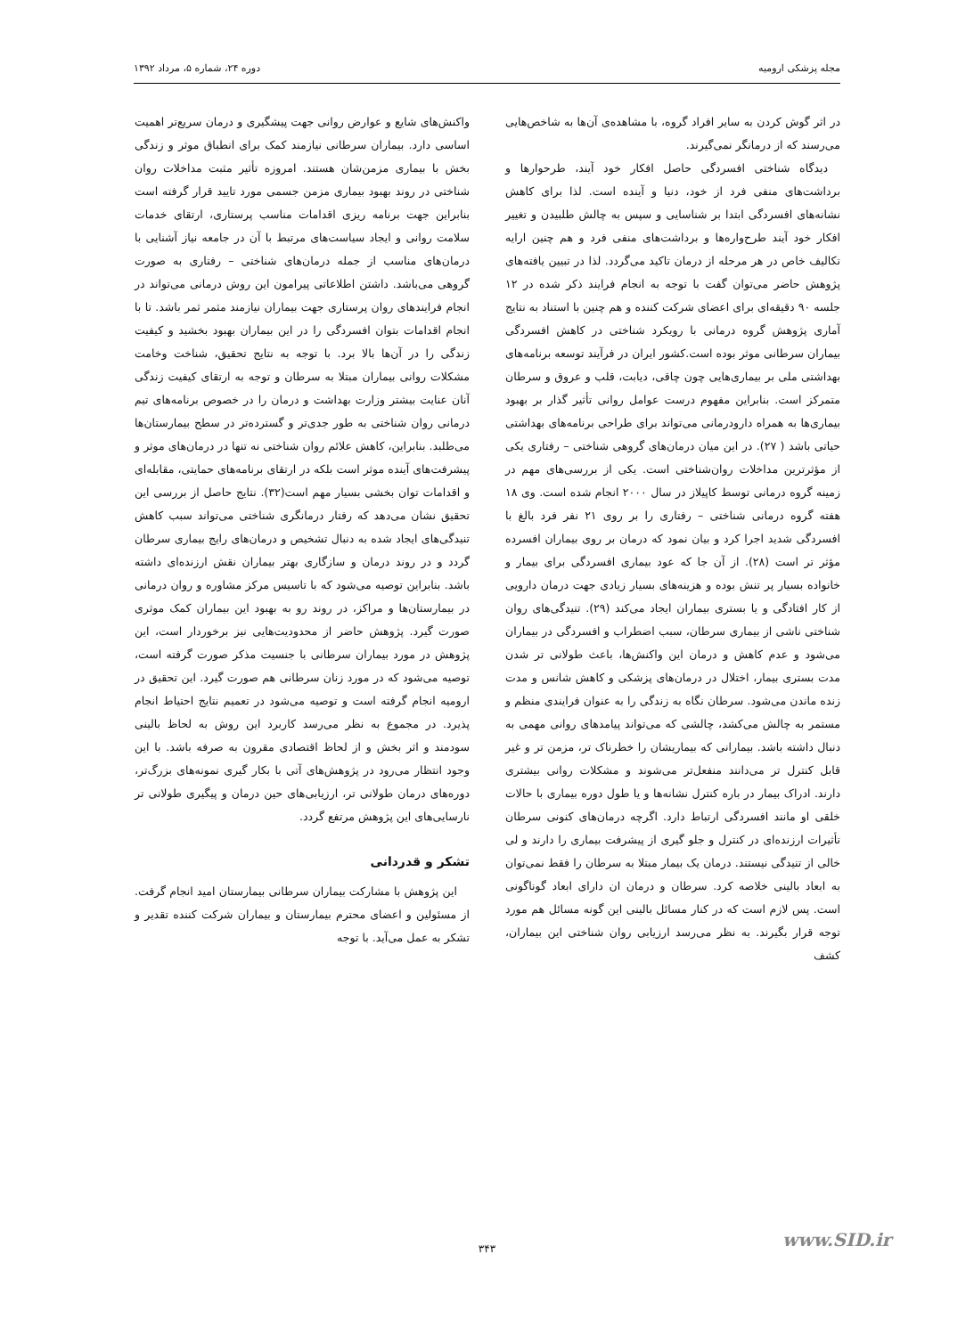مجله پزشکی ارومیه دوره ۲۴، شماره ۵، مرداد ۱۳۹۲
در اثر گوش کردن به سایر افراد گروه، با مشاهده‌ی آن‌ها به شاخص‌هایی می‌رسند که از درمانگر نمی‌گیرند.
دیدگاه شناختی افسردگی حاصل افکار خود آیند، طرحوارها و برداشت‌های منفی فرد از خود، دنیا و آینده است. لذا برای کاهش نشانه‌های افسردگی ابتدا بر شناسایی و سپس به چالش طلبیدن و تغییر افکار خود آیند طرح‌واره‌ها و برداشت‌های منفی فرد و هم چنین ارایه تکالیف خاص در هر مرحله از درمان تاکید می‌گردد. لذا در تبیین یافته‌های پژوهش حاضر می‌توان گفت با توجه به انجام فرایند ذکر شده در ۱۲ جلسه ۹۰ دقیقه‌ای برای اعضای شرکت کننده و هم چنین با استناد به نتایج آماری پژوهش گروه درمانی با رویکرد شناختی در کاهش افسردگی بیماران سرطانی موثر بوده است.کشور ایران در فرآیند توسعه برنامه‌های بهداشتی ملی بر بیماری‌هایی چون چاقی، دیابت، قلب و عروق و سرطان متمرکز است. بنابراین مفهوم درست عوامل روانی تأثیر گذار بر بهبود بیماری‌ها به همراه دارودرمانی می‌تواند برای طراحی برنامه‌های بهداشتی حیاتی باشد ( ۲۷). در این میان درمان‌های گروهی شناختی – رفتاری یکی از مؤثرترین مداخلات روان‌شناختی است. یکی از بررسی‌های مهم در زمینه گروه درمانی توسط کاپیلاز در سال ۲۰۰۰ انجام شده است. وی ۱۸ هفته گروه درمانی شناختی – رفتاری را بر روی ۲۱ نفر فرد بالغ با افسردگی شدید اجرا کرد و بیان نمود که درمان بر روی بیماران افسرده مؤثر تر است (۲۸). از آن جا که عود بیماری افسردگی برای بیمار و خانواده بسیار پر تنش بوده و هزینه‌های بسیار زیادی جهت درمان دارویی از کار افتادگی و یا بستری بیماران ایجاد می‌کند (۲۹). تنیدگی‌های روان شناختی ناشی از بیماری سرطان، سبب اضطراب و افسردگی در بیماران می‌شود و عدم کاهش و درمان این واکنش‌ها، باعث طولانی تر شدن مدت بستری بیمار، اختلال در درمان‌های پزشکی و کاهش شانس و مدت زنده ماندن می‌شود. سرطان نگاه به زندگی را به عنوان فرایندی منظم و مستمر به چالش می‌کشد، چالشی که می‌تواند پیامدهای روانی مهمی به دنبال داشته باشد. بیمارانی که بیماریشان را خطرناک تر، مزمن تر و غیر قابل کنترل تر می‌دانند منفعل‌تر می‌شوند و مشکلات روانی بیشتری دارند. ادراک بیمار در باره کنترل نشانه‌ها و یا طول دوره بیماری با حالات خلقی او مانند افسردگی ارتباط دارد. اگرچه درمان‌های کنونی سرطان تأثیرات ارزنده‌ای در کنترل و جلو گیری از پیشرفت بیماری را دارند و لی خالی از تنیدگی نیستند. درمان یک بیمار مبتلا به سرطان را فقط نمی‌توان به ابعاد بالینی خلاصه کرد. سرطان و درمان ان دارای ابعاد گوناگونی است. پس لازم است که در کنار مسائل بالینی این گونه مسائل هم مورد توجه قرار بگیرند. به نظر می‌رسد ارزیابی روان شناختی این بیماران، کشف
واکنش‌های شایع و عوارض روانی جهت پیشگیری و درمان سریع‌تر اهمیت اساسی دارد. بیماران سرطانی نیازمند کمک برای انطباق موثر و زندگی بخش با بیماری مزمن‌شان هستند. امروزه تأثیر مثبت مداخلات روان شناختی در روند بهبود بیماری مزمن جسمی مورد تایید قرار گرفته است بنابراین جهت برنامه ریزی اقدامات مناسب پرستاری، ارتقای خدمات سلامت روانی و ایجاد سیاست‌های مرتبط با آن در جامعه نیاز آشنایی با درمان‌های مناسب از جمله درمان‌های شناختی – رفتاری به صورت گروهی می‌باشد. داشتن اطلاعاتی پیرامون این روش درمانی می‌تواند در انجام فرایندهای روان پرستاری جهت بیماران نیازمند مثمر ثمر باشد. تا با انجام اقدامات بتوان افسردگی را در این بیماران بهبود بخشید و کیفیت زندگی را در آن‌ها بالا برد. با توجه به نتایج تحقیق، شناخت وخامت مشکلات روانی بیماران مبتلا به سرطان و توجه به ارتقای کیفیت زندگی آنان عنایت بیشتر وزارت بهداشت و درمان را در خصوص برنامه‌های تیم درمانی روان شناختی به طور جدی‌تر و گسترده‌تر در سطح بیمارستان‌ها می‌طلبد. بنابراین، کاهش علائم روان شناختی نه تنها در درمان‌های موثر و پیشرفت‌های آینده موثر است بلکه در ارتقای برنامه‌های حمایتی، مقابله‌ای و اقدامات توان بخشی بسیار مهم است(۳۲). نتایج حاصل از بررسی این تحقیق نشان می‌دهد که رفتار درمانگری شناختی می‌تواند سبب کاهش تنیدگی‌های ایجاد شده به دنبال تشخیص و درمان‌های رایج بیماری سرطان گردد و در روند درمان و سازگاری بهتر بیماران نقش ارزنده‌ای داشته باشد. بنابراین توصیه می‌شود که با تاسیس مرکز مشاوره و روان درمانی در بیمارستان‌ها و مراکز، در روند رو به بهبود این بیماران کمک موثری صورت گیرد. پژوهش حاضر از محدودیت‌هایی نیز برخوردار است، این پژوهش در مورد بیماران سرطانی با جنسیت مذکر صورت گرفته است، توصیه می‌شود که در مورد زنان سرطانی هم صورت گیرد. این تحقیق در ارومیه انجام گرفته است و توصیه می‌شود در تعمیم نتایج احتیاط انجام پذیرد. در مجموع به نظر می‌رسد کاربرد این روش به لحاظ بالینی سودمند و اثر بخش و از لحاظ اقتصادی مقرون به صرفه باشد. با این وجود انتظار می‌رود در پژوهش‌های آتی با بکار گیری نمونه‌های بزرگ‌تر، دوره‌های درمان طولانی تر، ارزیابی‌های حین درمان و پیگیری طولانی تر نارسایی‌های این پژوهش مرتفع گردد.
تشکر و قدردانی
این پژوهش با مشارکت بیماران سرطانی بیمارستان امید انجام گرفت. از مسئولین و اعضای محترم بیمارستان و بیماران شرکت کننده تقدیر و تشکر به عمل می‌آید. با توجه
www.SID.ir
۳۴۳